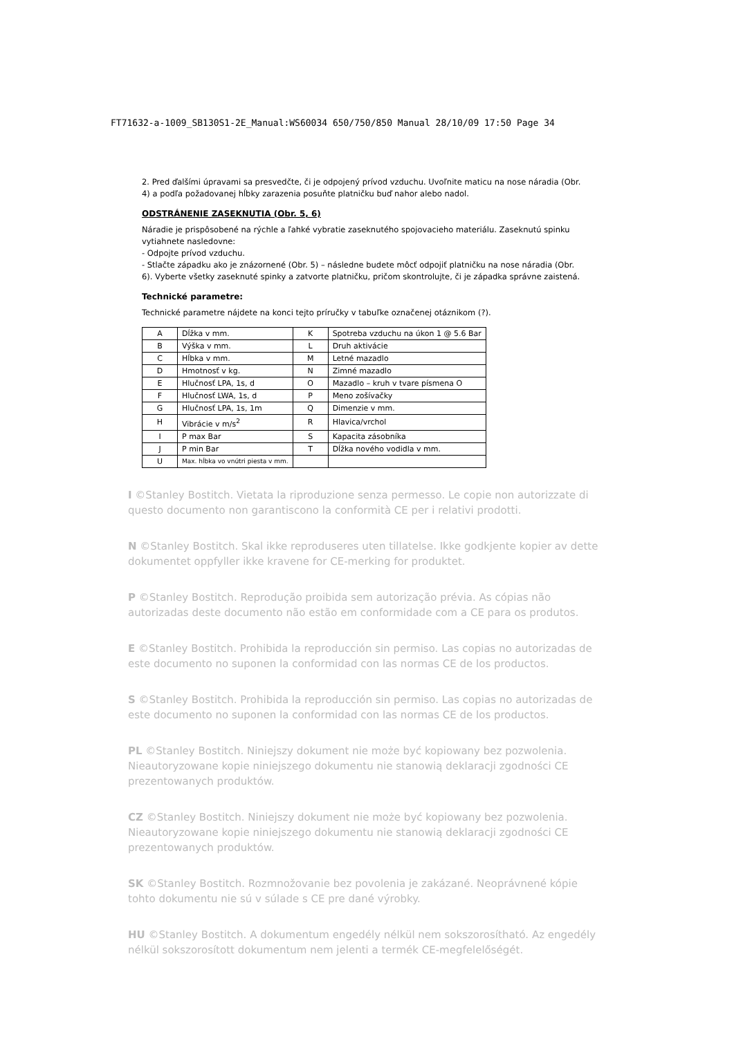FT71632-a-1009_SB130S1-2E_Manual:WS60034 650/750/850 Manual 28/10/09 17:50 Page 34
2. Pred ďalšími úpravami sa presvedčte, či je odpojený prívod vzduchu. Uvoľnite maticu na nose náradia (Obr. 4) a podľa požadovanej hĺbky zarazenia posuňte platničku buď nahor alebo nadol.
ODSTRÁNENIE ZASEKNUTIA (Obr. 5, 6)
Náradie je prispôsobené na rýchle a ľahké vybratie zaseknutého spojovacieho materiálu. Zaseknutú spinku vytiahnete nasledovne:
- Odpojte prívod vzduchu.
- Stlačte západku ako je znázornené (Obr. 5) – následne budete môcť odpojiť platničku na nose náradia (Obr. 6). Vyberte všetky zaseknuté spinky a zatvorte platničku, pričom skontrolujte, či je západka správne zaistená.
Technické parametre:
Technické parametre nájdete na konci tejto príručky v tabuľke označenej otáznikom (?).
| A | Dĺžka v mm. | K | Spotreba vzduchu na úkon 1 @ 5.6 Bar |
| B | Výška v mm. | L | Druh aktivácie |
| C | Hĺbka v mm. | M | Letné mazadlo |
| D | Hmotnosť v kg. | N | Zimné mazadlo |
| E | Hlučnosť LPA, 1s, d | O | Mazadlo – kruh v tvare písmena O |
| F | Hlučnosť LWA, 1s, d | P | Meno zošívačky |
| G | Hlučnosť LPA, 1s, 1m | Q | Dimenzie v mm. |
| H | Vibrácie v m/s<sup>2</sup> | R | Hlavica/vrchol |
| I | P max Bar | S | Kapacita zásobníka |
| J | P min Bar | T | Dĺžka nového vodidla v mm. |
| U | Max. hĺbka vo vnútri piesta v mm. | | |
I ©Stanley Bostitch. Vietata la riproduzione senza permesso. Le copie non autorizzate di questo documento non garantiscono la conformità CE per i relativi prodotti.
N ©Stanley Bostitch. Skal ikke reproduseres uten tillatelse. Ikke godkjente kopier av dette dokumentet oppfyller ikke kravene for CE-merking for produktet.
P ©Stanley Bostitch. Reprodução proibida sem autorização prévia. As cópias não autorizadas deste documento não estão em conformidade com a CE para os produtos.
E ©Stanley Bostitch. Prohibida la reproducción sin permiso. Las copias no autorizadas de este documento no suponen la conformidad con las normas CE de los productos.
S ©Stanley Bostitch. Prohibida la reproducción sin permiso. Las copias no autorizadas de este documento no suponen la conformidad con las normas CE de los productos.
PL ©Stanley Bostitch. Niniejszy dokument nie może być kopiowany bez pozwolenia. Nieautoryzowane kopie niniejszego dokumentu nie stanowią deklaracji zgodności CE prezentowanych produktów.
CZ ©Stanley Bostitch. Niniejszy dokument nie może być kopiowany bez pozwolenia. Nieautoryzowane kopie niniejszego dokumentu nie stanowią deklaracji zgodności CE prezentowanych produktów.
SK ©Stanley Bostitch. Rozmnožovanie bez povolenia je zakázané. Neoprávnené kópie tohto dokumentu nie sú v súlade s CE pre dané výrobky.
HU ©Stanley Bostitch. A dokumentum engedély nélkül nem sokszorosítható. Az engedély nélkül sokszorosított dokumentum nem jelenti a termék CE-megfelelőségét.